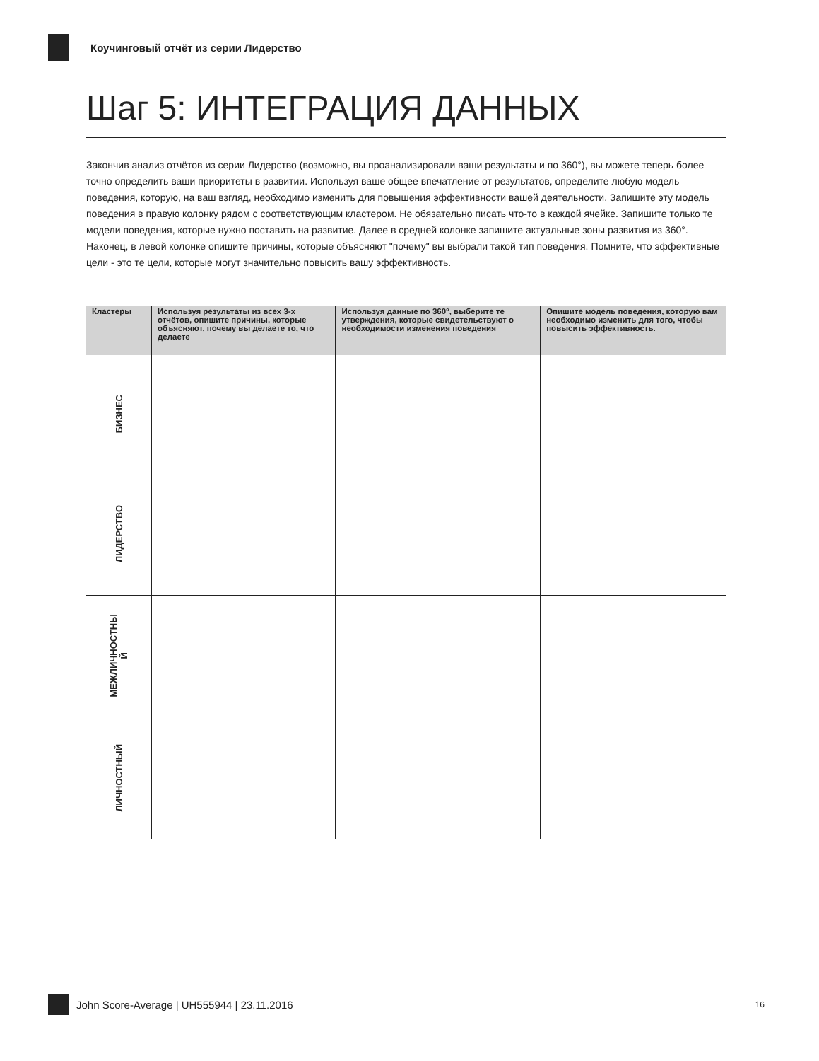Коучинговый отчёт из серии Лидерство
Шаг 5: ИНТЕГРАЦИЯ ДАННЫХ
Закончив анализ отчётов из серии Лидерство (возможно, вы проанализировали ваши результаты и по 360°), вы можете теперь более точно определить ваши приоритеты в развитии. Используя ваше общее впечатление от результатов, определите любую модель поведения, которую, на ваш взгляд, необходимо изменить для повышения эффективности вашей деятельности. Запишите эту модель поведения в правую колонку рядом с соответствующим кластером. Не обязательно писать что-то в каждой ячейке. Запишите только те модели поведения, которые нужно поставить на развитие. Далее в средней колонке запишите актуальные зоны развития из 360°. Наконец, в левой колонке опишите причины, которые объясняют "почему" вы выбрали такой тип поведения. Помните, что эффективные цели - это те цели, которые могут значительно повысить вашу эффективность.
| Кластеры | Используя результаты из всех 3-х отчётов, опишите причины, которые объясняют, почему вы делаете то, что делаете | Используя данные по 360°, выберите те утверждения, которые свидетельствуют о необходимости изменения поведения | Опишите модель поведения, которую вам необходимо изменить для того, чтобы повысить эффективность. |
| --- | --- | --- | --- |
| БИЗНЕС | | | |
| ЛИДЕРСТВО | | | |
| МЕЖЛИЧНОСТНЫ Й | | | |
| ЛИЧНОСТНЫЙ | | | |
John Score-Average | UH555944 | 23.11.2016 16